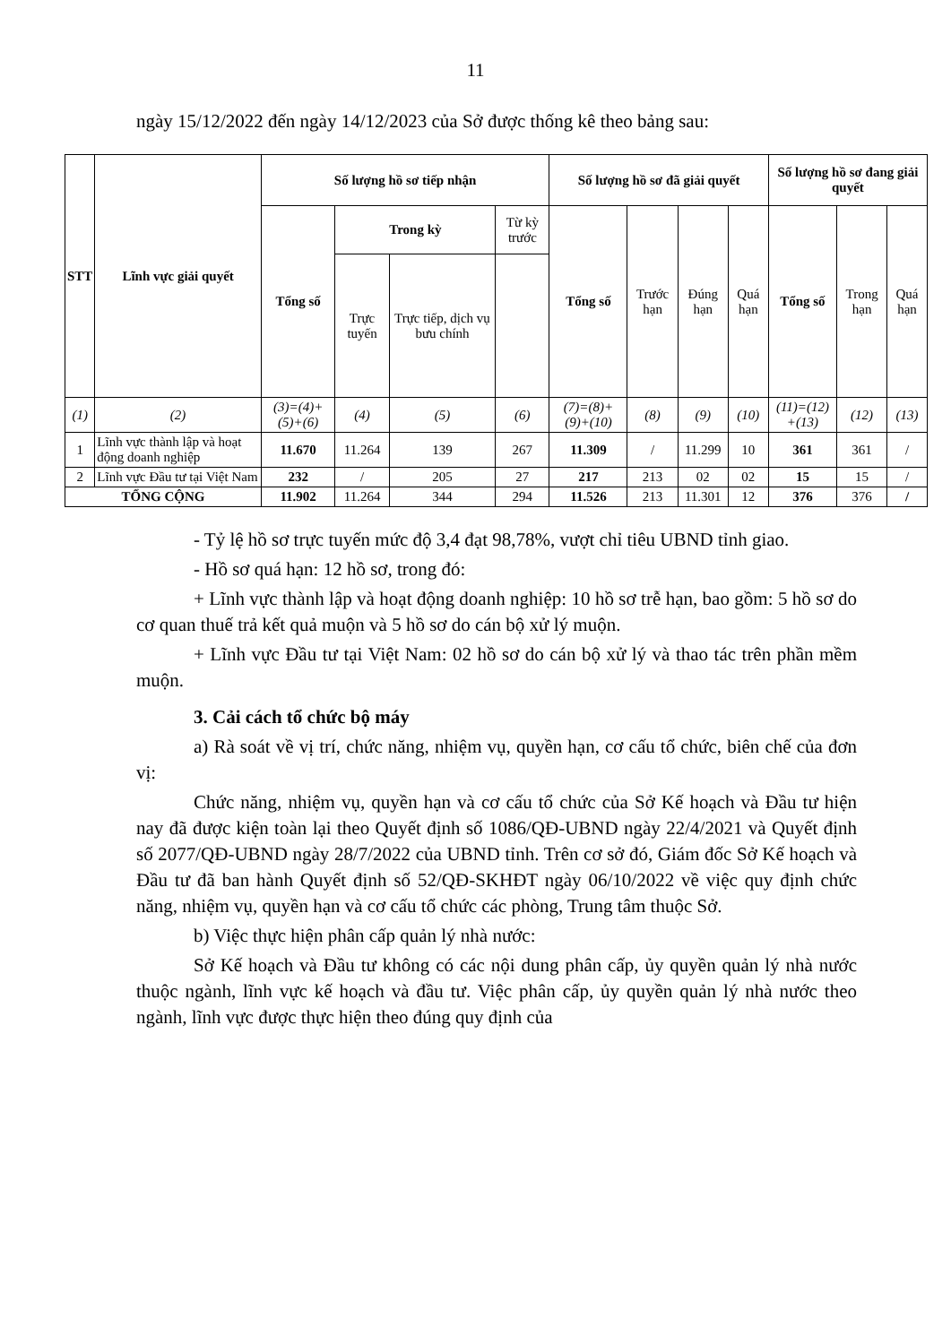11
ngày 15/12/2022 đến ngày 14/12/2023 của Sở được thống kê theo bảng sau:
| STT | Lĩnh vực giải quyết | Số lượng hồ sơ tiếp nhận | | | | Số lượng hồ sơ đã giải quyết | | | | Số lượng hồ sơ đang giải quyết | | |
| --- | --- | --- | --- | --- | --- | --- | --- | --- | --- | --- | --- | --- |
| | | Tổng số | Trong kỳ | | Từ kỳ trước | Tổng số | Trước hạn | Đúng hạn | Quá hạn | Tổng số | Trong hạn | Quá hạn |
| | | | Trực tuyến | Trực tiếp, dịch vụ bưu chính | | | | | | | | |
| (1) | (2) | (3)=(4)+ (5)+(6) | (4) | (5) | (6) | (7)=(8)+ (9)+(10) | (8) | (9) | (10) | (11)=(12) +(13) | (12) | (13) |
| 1 | Lĩnh vực thành lập và hoạt động doanh nghiệp | 11.670 | 11.264 | 139 | 267 | 11.309 | / | 11.299 | 10 | 361 | 361 | / |
| 2 | Lĩnh vực Đầu tư tại Việt Nam | 232 | / | 205 | 27 | 217 | 213 | 02 | 02 | 15 | 15 | / |
| TỔNG CỘNG | | 11.902 | 11.264 | 344 | 294 | 11.526 | 213 | 11.301 | 12 | 376 | 376 | / |
- Tỷ lệ hồ sơ trực tuyến mức độ 3,4 đạt 98,78%, vượt chỉ tiêu UBND tỉnh giao.
- Hồ sơ quá hạn: 12 hồ sơ, trong đó:
+ Lĩnh vực thành lập và hoạt động doanh nghiệp: 10 hồ sơ trễ hạn, bao gồm: 5 hồ sơ do cơ quan thuế trả kết quả muộn và 5 hồ sơ do cán bộ xử lý muộn.
+ Lĩnh vực Đầu tư tại Việt Nam: 02 hồ sơ do cán bộ xử lý và thao tác trên phần mềm muộn.
3. Cải cách tổ chức bộ máy
a) Rà soát về vị trí, chức năng, nhiệm vụ, quyền hạn, cơ cấu tổ chức, biên chế của đơn vị:
Chức năng, nhiệm vụ, quyền hạn và cơ cấu tổ chức của Sở Kế hoạch và Đầu tư hiện nay đã được kiện toàn lại theo Quyết định số 1086/QĐ-UBND ngày 22/4/2021 và Quyết định số 2077/QĐ-UBND ngày 28/7/2022 của UBND tỉnh. Trên cơ sở đó, Giám đốc Sở Kế hoạch và Đầu tư đã ban hành Quyết định số 52/QĐ-SKHĐT ngày 06/10/2022 về việc quy định chức năng, nhiệm vụ, quyền hạn và cơ cấu tổ chức các phòng, Trung tâm thuộc Sở.
b) Việc thực hiện phân cấp quản lý nhà nước:
Sở Kế hoạch và Đầu tư không có các nội dung phân cấp, ủy quyền quản lý nhà nước thuộc ngành, lĩnh vực kế hoạch và đầu tư. Việc phân cấp, ủy quyền quản lý nhà nước theo ngành, lĩnh vực được thực hiện theo đúng quy định của